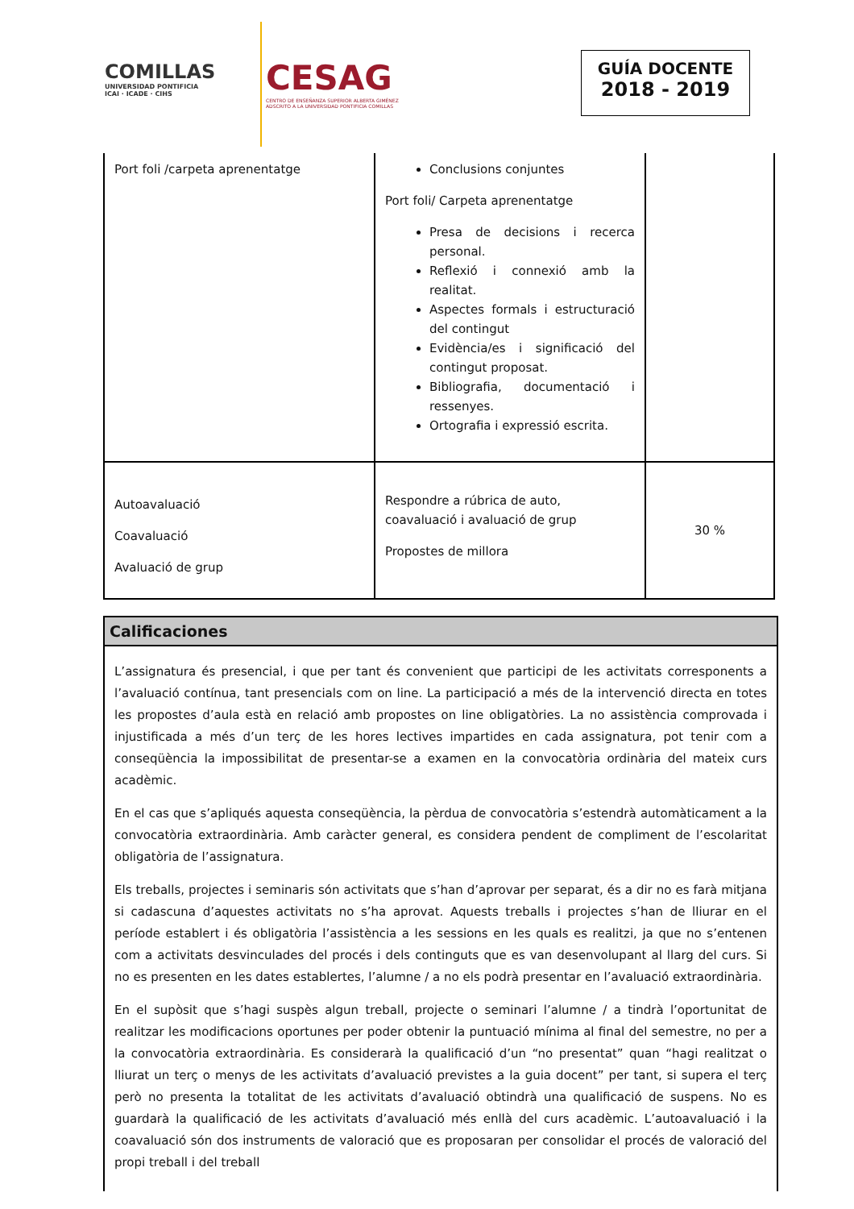COMILLAS
UNIVERSIDAD PONTIFICIA
ICAI · ICADE · CIHS
CESAG
CENTRO DE ENSEÑANZA SUPERIOR ALBERTA GIMÉNEZ
ADSCRITO A LA UNIVERSIDAD PONTIFICIA COMILLAS
GUÍA DOCENTE
2018 - 2019
| Port foli /carpeta aprenentatge | Conclusions conjuntes Port foli/ Carpeta aprenentatge Presa de decisions i recerca personal. Reflexió i connexió amb la realitat. Aspectes formals i estructuració del contingut Evidència/es i significació del contingut proposat. Bibliografia, documentació i ressenyes. Ortografia i expressió escrita. | |
| Autoavaluació Coavaluació Avaluació de grup | Respondre a rúbrica de auto, coavaluació i avaluació de grup Propostes de millora | 30 % |
Calificaciones
L’assignatura és presencial, i que per tant és convenient que participi de les activitats corresponents a l’avaluació contínua, tant presencials com on line. La participació a més de la intervenció directa en totes les propostes d’aula està en relació amb propostes on line obligatòries. La no assistència comprovada i injustificada a més d’un terç de les hores lectives impartides en cada assignatura, pot tenir com a conseqüència la impossibilitat de presentar-se a examen en la convocatòria ordinària del mateix curs acadèmic.
En el cas que s’apliqués aquesta conseqüència, la pèrdua de convocatòria s’estendrà automàticament a la convocatòria extraordinària. Amb caràcter general, es considera pendent de compliment de l’escolaritat obligatòria de l’assignatura.
Els treballs, projectes i seminaris són activitats que s’han d’aprovar per separat, és a dir no es farà mitjana si cadascuna d’aquestes activitats no s’ha aprovat. Aquests treballs i projectes s’han de lliurar en el període establert i és obligatòria l’assistència a les sessions en les quals es realitzi, ja que no s’entenen com a activitats desvinculades del procés i dels continguts que es van desenvolupant al llarg del curs. Si no es presenten en les dates establertes, l’alumne / a no els podrà presentar en l’avaluació extraordinària.
En el supòsit que s’hagi suspès algun treball, projecte o seminari l’alumne / a tindrà l’oportunitat de realitzar les modificacions oportunes per poder obtenir la puntuació mínima al final del semestre, no per a la convocatòria extraordinària. Es considerarà la qualificació d’un “no presentat” quan “hagi realitzat o lliurat un terç o menys de les activitats d’avaluació previstes a la guia docent” per tant, si supera el terç però no presenta la totalitat de les activitats d’avaluació obtindrà una qualificació de suspens. No es guardarà la qualificació de les activitats d’avaluació més enllà del curs acadèmic. L’autoavaluació i la coavaluació són dos instruments de valoració que es proposaran per consolidar el procés de valoració del propi treball i del treball